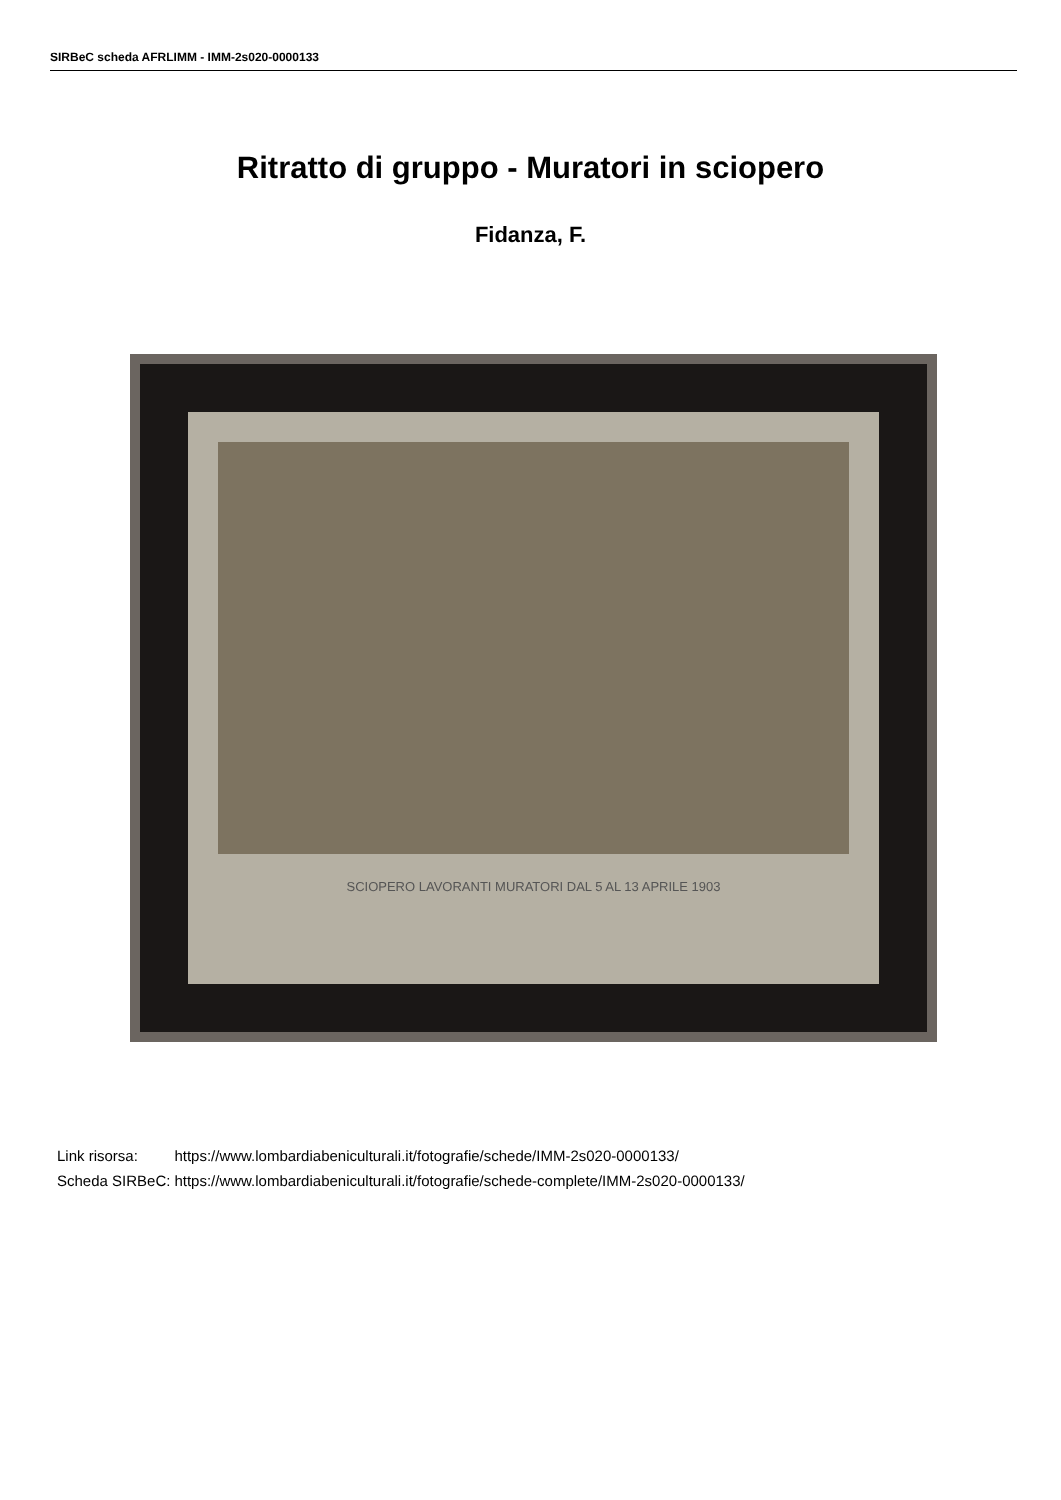SIRBeC scheda AFRLIMM - IMM-2s020-0000133
Ritratto di gruppo - Muratori in sciopero
Fidanza, F.
SCIOPERO LAVORANTI MURATORI DAL 5 AL 13 APRILE 1903
| Link risorsa: | https://www.lombardiabeniculturali.it/fotografie/schede/IMM-2s020-0000133/ |
| Scheda SIRBeC: | https://www.lombardiabeniculturali.it/fotografie/schede-complete/IMM-2s020-0000133/ |